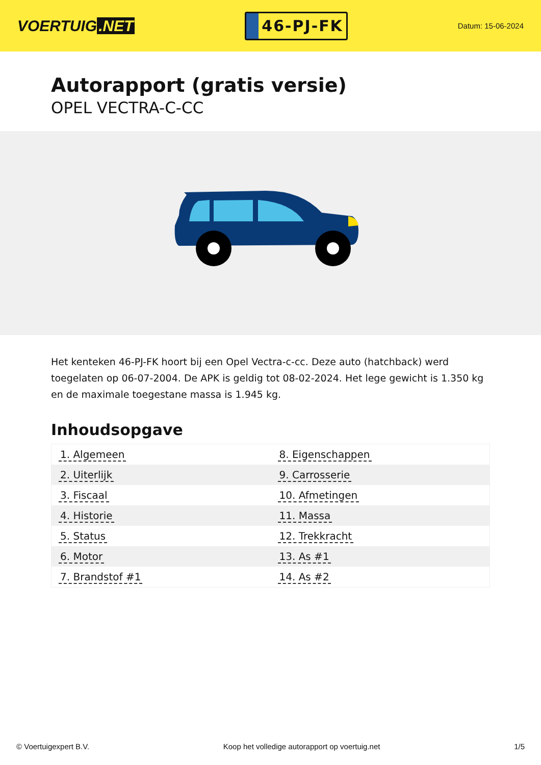VOERTUIG.NET
46-PJ-FK
Datum: 15-06-2024
Autorapport (gratis versie)
OPEL VECTRA-C-CC
Het kenteken 46-PJ-FK hoort bij een Opel Vectra-c-cc. Deze auto (hatchback) werd toegelaten op 06-07-2004. De APK is geldig tot 08-02-2024. Het lege gewicht is 1.350 kg en de maximale toegestane massa is 1.945 kg.
Inhoudsopgave
| 1. Algemeen | 8. Eigenschappen |
| 2. Uiterlijk | 9. Carrosserie |
| 3. Fiscaal | 10. Afmetingen |
| 4. Historie | 11. Massa |
| 5. Status | 12. Trekkracht |
| 6. Motor | 13. As #1 |
| 7. Brandstof #1 | 14. As #2 |
© Voertuigexpert B.V. Koop het volledige autorapport op voertuig.net 1/5